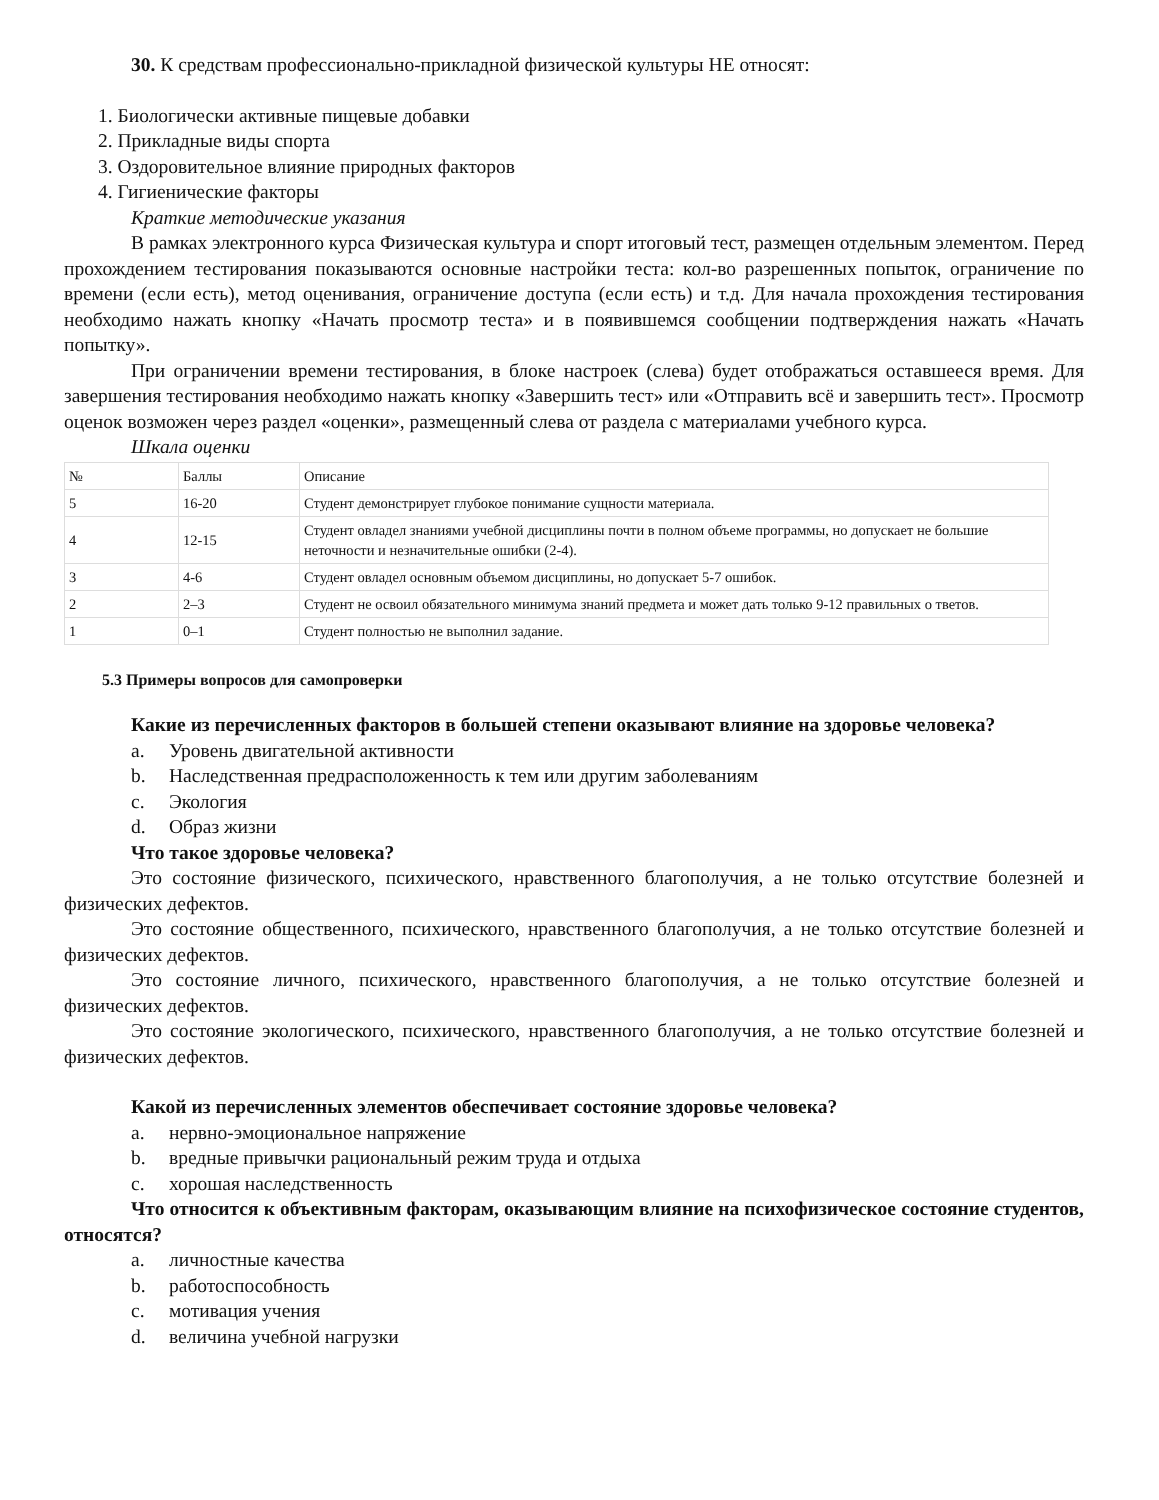30. К средствам профессионально-прикладной физической культуры НЕ относят:
1. Биологически активные пищевые добавки
2. Прикладные виды спорта
3. Оздоровительное влияние природных факторов
4. Гигиенические факторы
Краткие методические указания
В рамках электронного курса Физическая культура и спорт итоговый тест, размещен отдельным элементом. Перед прохождением тестирования показываются основные настройки теста: кол-во разрешенных попыток, ограничение по времени (если есть), метод оценивания, ограничение доступа (если есть) и т.д. Для начала прохождения тестирования необходимо нажать кнопку «Начать просмотр теста» и в появившемся сообщении подтверждения нажать «Начать попытку».
При ограничении времени тестирования, в блоке настроек (слева) будет отображаться оставшееся время. Для завершения тестирования необходимо нажать кнопку «Завершить тест» или «Отправить всё и завершить тест». Просмотр оценок возможен через раздел «оценки», размещенный слева от раздела с материалами учебного курса.
Шкала оценки
| № | Баллы | Описание |
| 5 | 16-20 | Студент демонстрирует глубокое понимание сущности материала. |
| 4 | 12-15 | Студент овладел знаниями учебной дисциплины почти в полном объеме программы, но допускает не большие неточности и незначительные ошибки (2-4). |
| 3 | 4-6 | Студент овладел основным объемом дисциплины, но допускает 5-7 ошибок. |
| 2 | 2–3 | Студент не освоил обязательного минимума знаний предмета и может дать только 9-12 правильных о тветов. |
| 1 | 0–1 | Студент полностью не выполнил задание. |
5.3 Примеры вопросов для самопроверки
Какие из перечисленных факторов в большей степени оказывают влияние на здоровье человека?
a. Уровень двигательной активности
b. Наследственная предрасположенность к тем или другим заболеваниям
c. Экология
d. Образ жизни
Что такое здоровье человека?
Это состояние физического, психического, нравственного благополучия, а не только отсутствие болезней и физических дефектов.
Это состояние общественного, психического, нравственного благополучия, а не только отсутствие болезней и физических дефектов.
Это состояние личного, психического, нравственного благополучия, а не только отсутствие болезней и физических дефектов.
Это состояние экологического, психического, нравственного благополучия, а не только отсутствие болезней и физических дефектов.
Какой из перечисленных элементов обеспечивает состояние здоровье человека?
a. нервно-эмоциональное напряжение
b. вредные привычки рациональный режим труда и отдыха
c. хорошая наследственность
Что относится к объективным факторам, оказывающим влияние на психофизическое состояние студентов, относятся?
a. личностные качества
b. работоспособность
c. мотивация учения
d. величина учебной нагрузки